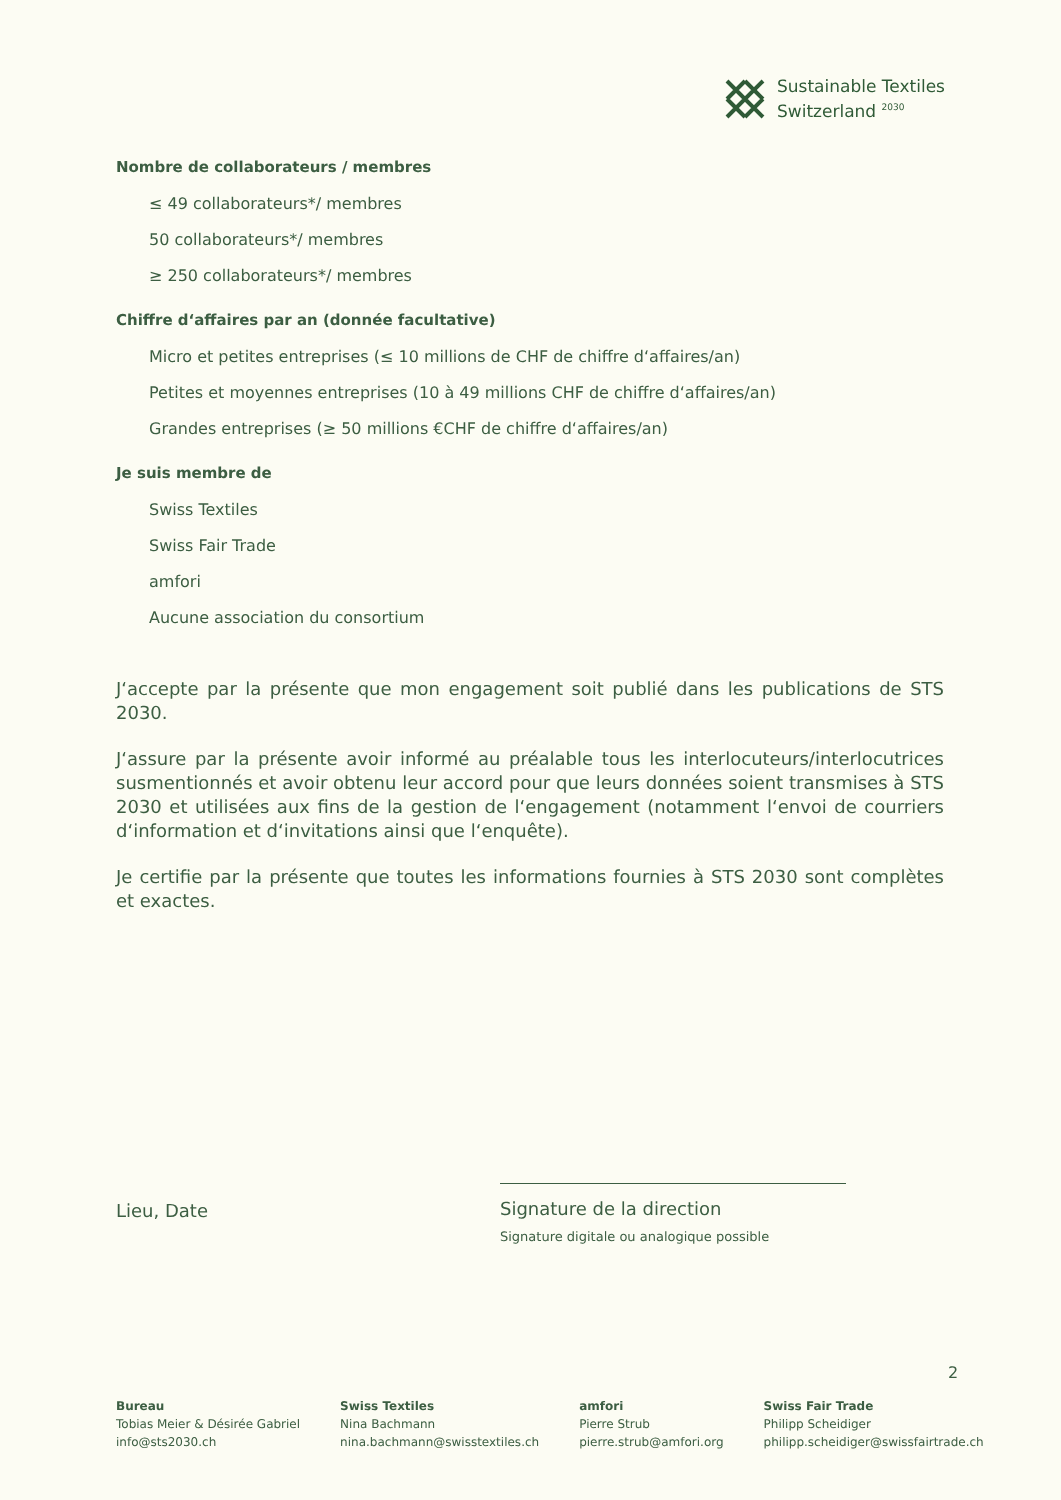Sustainable Textiles
Switzerland <sup>2030</sup>
Nombre de collaborateurs / membres
≤ 49 collaborateurs*/ membres
50 collaborateurs*/ membres
≥ 250 collaborateurs*/ membres
Chiffre d‘affaires par an (donnée facultative)
Micro et petites entreprises (≤ 10 millions de CHF de chiffre d‘affaires/an)
Petites et moyennes entreprises (10 à 49 millions CHF de chiffre d‘affaires/an)
Grandes entreprises (≥ 50 millions €CHF de chiffre d‘affaires/an)
Je suis membre de
Swiss Textiles
Swiss Fair Trade
amfori
Aucune association du consortium
J‘accepte par la présente que mon engagement soit publié dans les publications de STS 2030.
J‘assure par la présente avoir informé au préalable tous les interlocuteurs/interlocutrices susmentionnés et avoir obtenu leur accord pour que leurs données soient transmises à STS 2030 et utilisées aux fins de la gestion de l‘engagement (notamment l‘envoi de courriers d‘information et d‘invitations ainsi que l‘enquête).
Je certifie par la présente que toutes les informations fournies à STS 2030 sont complètes et exactes.
Lieu, Date
Signature de la direction
Signature digitale ou analogique possible
2
Bureau
Tobias Meier & Désirée Gabriel
info@sts2030.ch
Swiss Textiles
Nina Bachmann
nina.bachmann@swisstextiles.ch
amfori
Pierre Strub
pierre.strub@amfori.org
Swiss Fair Trade
Philipp Scheidiger
philipp.scheidiger@swissfairtrade.ch